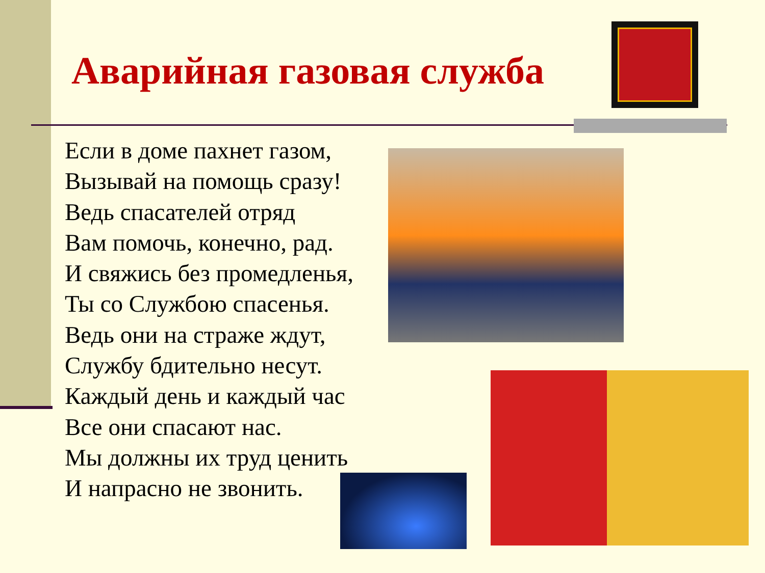Аварийная газовая служба
Если в доме пахнет газом,
Вызывай на помощь сразу!
Ведь спасателей отряд
Вам помочь, конечно, рад.
И свяжись без промедленья,
Ты со Службою спасенья.
Ведь они на страже ждут,
Службу бдительно несут.
Каждый день и каждый час
Все они спасают нас.
Мы должны их труд ценить
И напрасно не звонить.